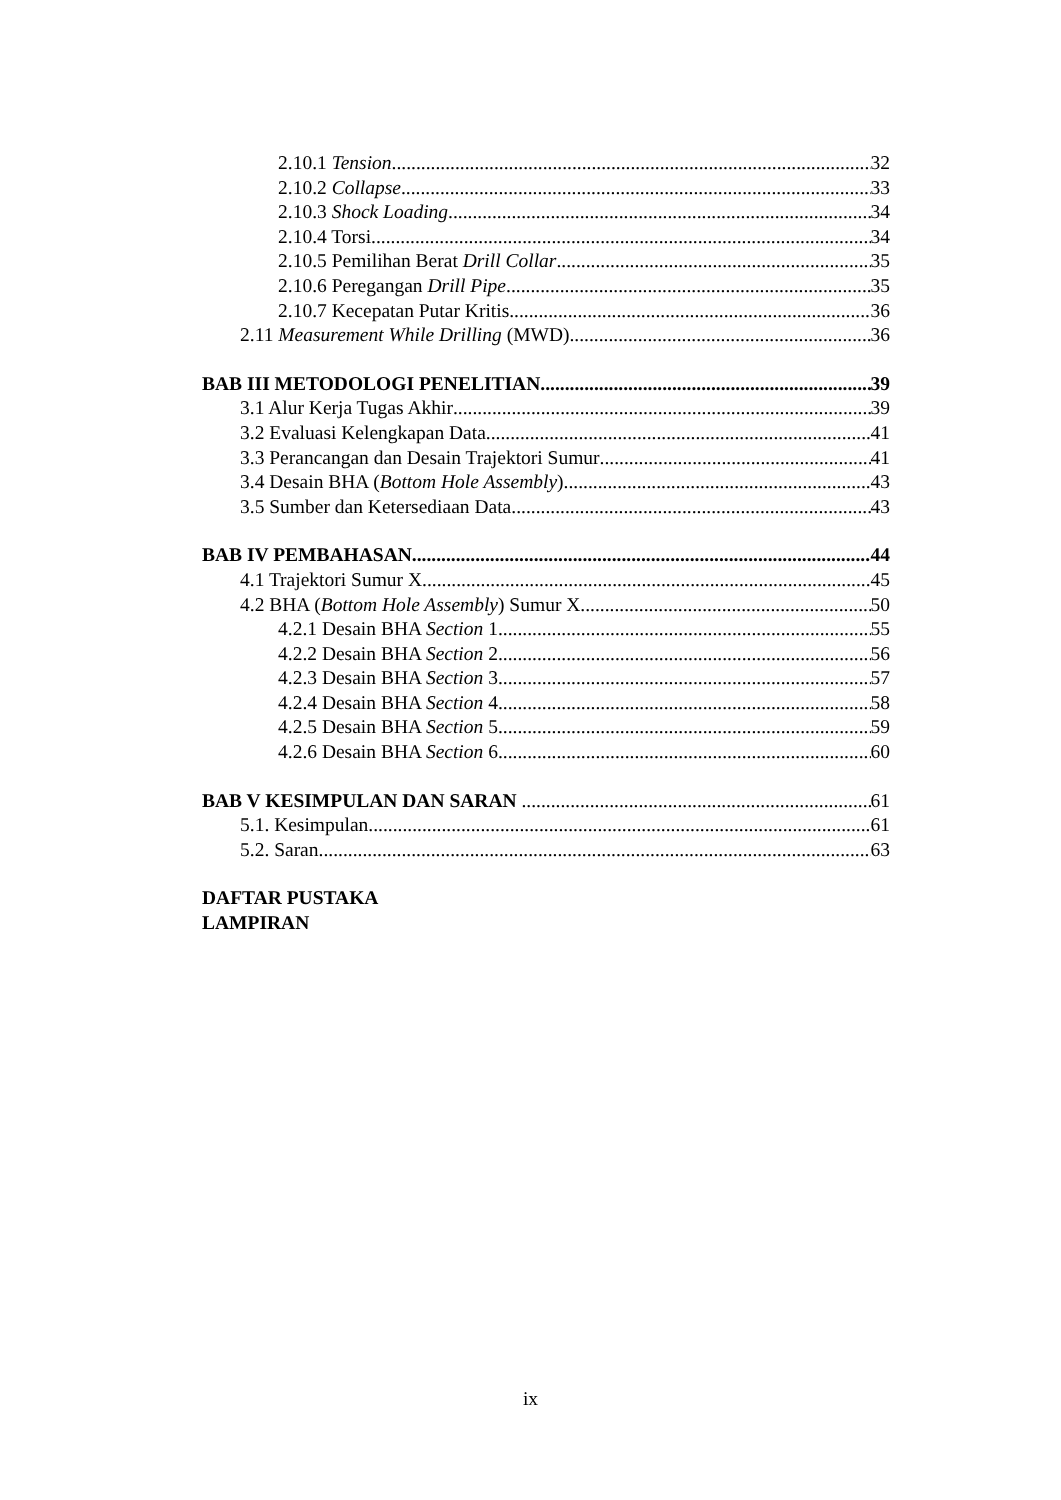2.10.1 Tension 32
2.10.2 Collapse 33
2.10.3 Shock Loading 34
2.10.4 Torsi 34
2.10.5 Pemilihan Berat Drill Collar 35
2.10.6 Peregangan Drill Pipe 35
2.10.7 Kecepatan Putar Kritis 36
2.11 Measurement While Drilling (MWD) 36
BAB III METODOLOGI PENELITIAN 39
3.1 Alur Kerja Tugas Akhir 39
3.2 Evaluasi Kelengkapan Data 41
3.3 Perancangan dan Desain Trajektori Sumur 41
3.4 Desain BHA (Bottom Hole Assembly) 43
3.5 Sumber dan Ketersediaan Data 43
BAB IV PEMBAHASAN 44
4.1 Trajektori Sumur X 45
4.2 BHA (Bottom Hole Assembly) Sumur X 50
4.2.1 Desain BHA Section 1 55
4.2.2 Desain BHA Section 2 56
4.2.3 Desain BHA Section 3 57
4.2.4 Desain BHA Section 4 58
4.2.5 Desain BHA Section 5 59
4.2.6 Desain BHA Section 6 60
BAB V KESIMPULAN DAN SARAN 61
5.1. Kesimpulan 61
5.2. Saran 63
DAFTAR PUSTAKA
LAMPIRAN
ix